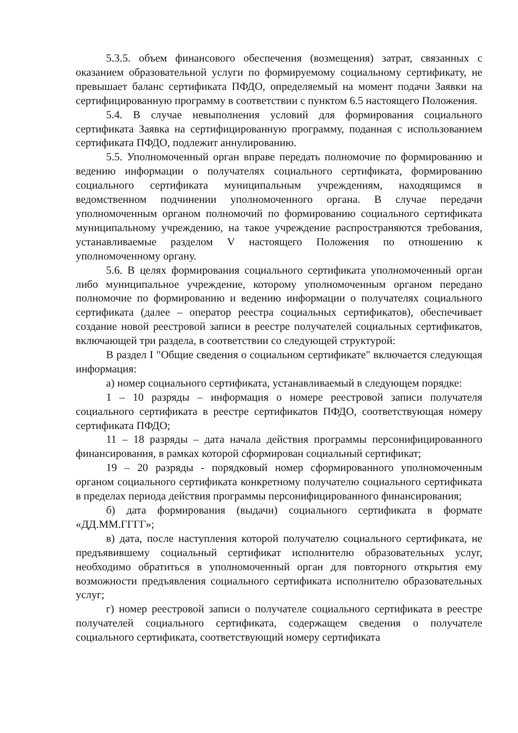5.3.5. объем финансового обеспечения (возмещения) затрат, связанных с оказанием образовательной услуги по формируемому социальному сертификату, не превышает баланс сертификата ПФДО, определяемый на момент подачи Заявки на сертифицированную программу в соответствии с пунктом 6.5 настоящего Положения.
5.4. В случае невыполнения условий для формирования социального сертификата Заявка на сертифицированную программу, поданная с использованием сертификата ПФДО, подлежит аннулированию.
5.5. Уполномоченный орган вправе передать полномочие по формированию и ведению информации о получателях социального сертификата, формированию социального сертификата муниципальным учреждениям, находящимся в ведомственном подчинении уполномоченного органа. В случае передачи уполномоченным органом полномочий по формированию социального сертификата муниципальному учреждению, на такое учреждение распространяются требования, устанавливаемые разделом V настоящего Положения по отношению к уполномоченному органу.
5.6. В целях формирования социального сертификата уполномоченный орган либо муниципальное учреждение, которому уполномоченным органом передано полномочие по формированию и ведению информации о получателях социального сертификата (далее – оператор реестра социальных сертификатов), обеспечивает создание новой реестровой записи в реестре получателей социальных сертификатов, включающей три раздела, в соответствии со следующей структурой:
В раздел I "Общие сведения о социальном сертификате" включается следующая информация:
а) номер социального сертификата, устанавливаемый в следующем порядке:
1 – 10 разряды – информация о номере реестровой записи получателя социального сертификата в реестре сертификатов ПФДО, соответствующая номеру сертификата ПФДО;
11 – 18 разряды – дата начала действия программы персонифицированного финансирования, в рамках которой сформирован социальный сертификат;
19 – 20 разряды - порядковый номер сформированного уполномоченным органом социального сертификата конкретному получателю социального сертификата в пределах периода действия программы персонифицированного финансирования;
б) дата формирования (выдачи) социального сертификата в формате «ДД.ММ.ГГГГ»;
в) дата, после наступления которой получателю социального сертификата, не предъявившему социальный сертификат исполнителю образовательных услуг, необходимо обратиться в уполномоченный орган для повторного открытия ему возможности предъявления социального сертификата исполнителю образовательных услуг;
г) номер реестровой записи о получателе социального сертификата в реестре получателей социального сертификата, содержащем сведения о получателе социального сертификата, соответствующий номеру сертификата